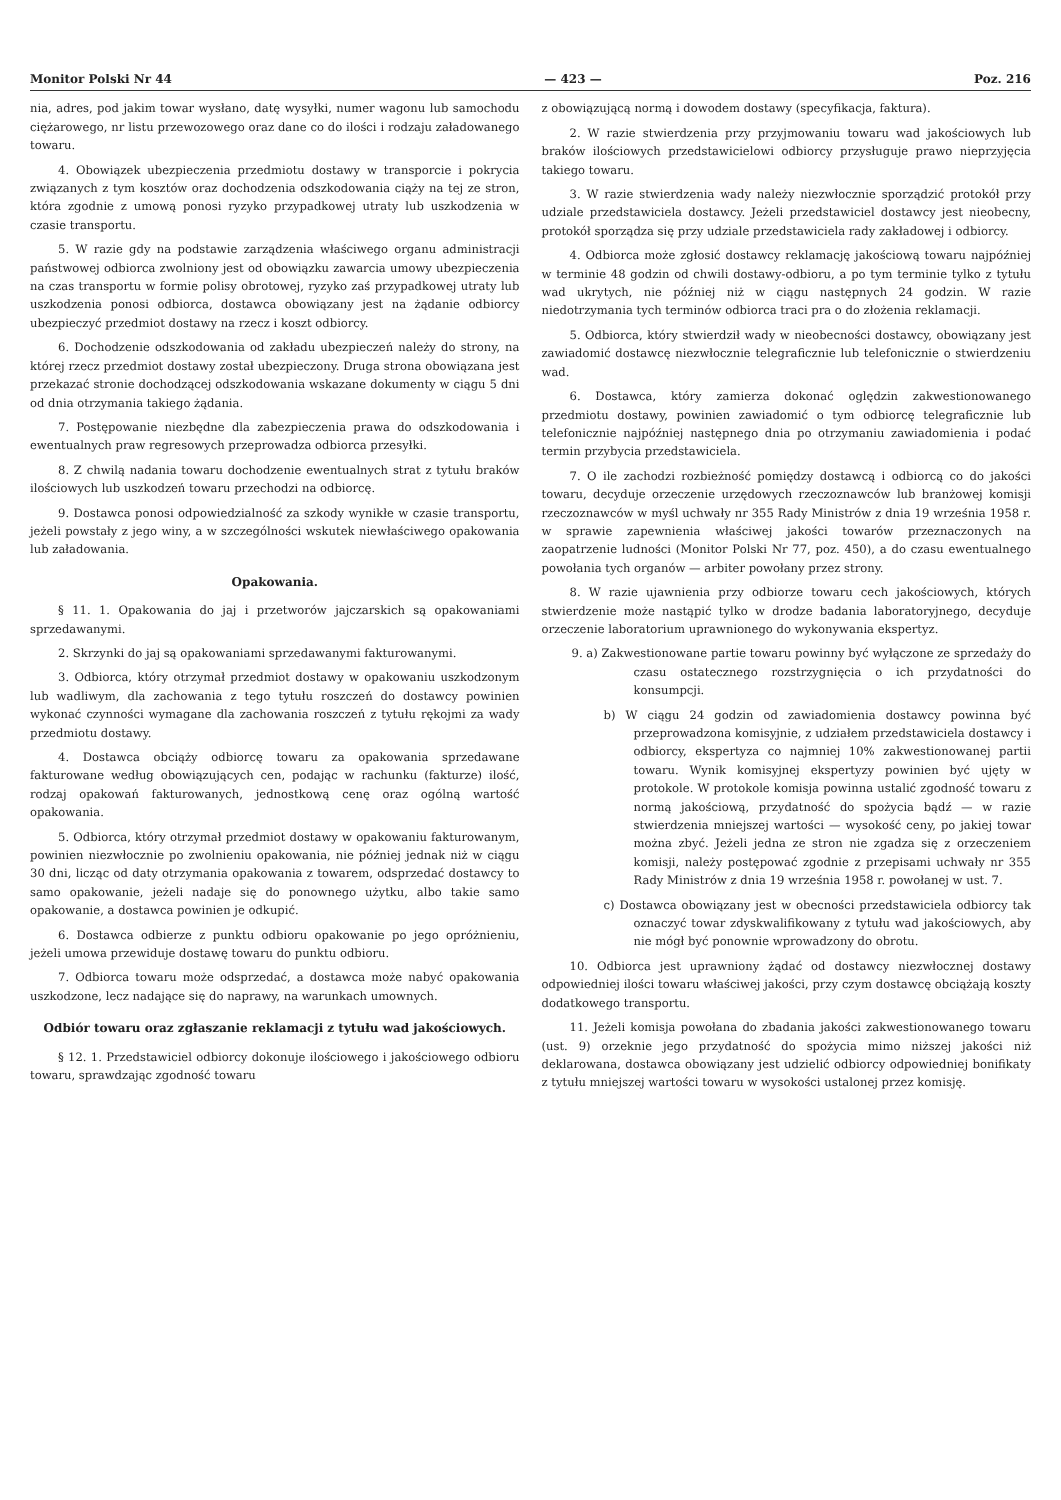Monitor Polski Nr 44 — 423 — Poz. 216
nia, adres, pod jakim towar wysłano, datę wysyłki, numer wagonu lub samochodu ciężarowego, nr listu przewozowego oraz dane co do ilości i rodzaju załadowanego towaru.
4. Obowiązek ubezpieczenia przedmiotu dostawy w transporcie i pokrycia związanych z tym kosztów oraz dochodzenia odszkodowania ciąży na tej ze stron, która zgodnie z umową ponosi ryzyko przypadkowej utraty lub uszkodzenia w czasie transportu.
5. W razie gdy na podstawie zarządzenia właściwego organu administracji państwowej odbiorca zwolniony jest od obowiązku zawarcia umowy ubezpieczenia na czas transportu w formie polisy obrotowej, ryzyko zaś przypadkowej utraty lub uszkodzenia ponosi odbiorca, dostawca obowiązany jest na żądanie odbiorcy ubezpieczyć przedmiot dostawy na rzecz i koszt odbiorcy.
6. Dochodzenie odszkodowania od zakładu ubezpieczeń należy do strony, na której rzecz przedmiot dostawy został ubezpieczony. Druga strona obowiązana jest przekazać stronie dochodzącej odszkodowania wskazane dokumenty w ciągu 5 dni od dnia otrzymania takiego żądania.
7. Postępowanie niezbędne dla zabezpieczenia prawa do odszkodowania i ewentualnych praw regresowych przeprowadza odbiorca przesyłki.
8. Z chwilą nadania towaru dochodzenie ewentualnych strat z tytułu braków ilościowych lub uszkodzeń towaru przechodzi na odbiorcę.
9. Dostawca ponosi odpowiedzialność za szkody wynikłe w czasie transportu, jeżeli powstały z jego winy, a w szczególności wskutek niewłaściwego opakowania lub załadowania.
Opakowania.
§ 11. 1. Opakowania do jaj i przetworów jajczarskich są opakowaniami sprzedawanymi.
2. Skrzynki do jaj są opakowaniami sprzedawanymi fakturowanymi.
3. Odbiorca, który otrzymał przedmiot dostawy w opakowaniu uszkodzonym lub wadliwym, dla zachowania z tego tytułu roszczeń do dostawcy powinien wykonać czynności wymagane dla zachowania roszczeń z tytułu rękojmi za wady przedmiotu dostawy.
4. Dostawca obciąży odbiorcę towaru za opakowania sprzedawane fakturowane według obowiązujących cen, podając w rachunku (fakturze) ilość, rodzaj opakowań fakturowanych, jednostkową cenę oraz ogólną wartość opakowania.
5. Odbiorca, który otrzymał przedmiot dostawy w opakowaniu fakturowanym, powinien niezwłocznie po zwolnieniu opakowania, nie później jednak niż w ciągu 30 dni, licząc od daty otrzymania opakowania z towarem, odsprzedać dostawcy to samo opakowanie, jeżeli nadaje się do ponownego użytku, albo takie samo opakowanie, a dostawca powinien je odkupić.
6. Dostawca odbierze z punktu odbioru opakowanie po jego opróżnieniu, jeżeli umowa przewiduje dostawę towaru do punktu odbioru.
7. Odbiorca towaru może odsprzedać, a dostawca może nabyć opakowania uszkodzone, lecz nadające się do naprawy, na warunkach umownych.
Odbiór towaru oraz zgłaszanie reklamacji z tytułu wad jakościowych.
§ 12. 1. Przedstawiciel odbiorcy dokonuje ilościowego i jakościowego odbioru towaru, sprawdzając zgodność towaru
z obowiązującą normą i dowodem dostawy (specyfikacja, faktura).
2. W razie stwierdzenia przy przyjmowaniu towaru wad jakościowych lub braków ilościowych przedstawicielowi odbiorcy przysługuje prawo nieprzyjęcia takiego towaru.
3. W razie stwierdzenia wady należy niezwłocznie sporządzić protokół przy udziale przedstawiciela dostawcy. Jeżeli przedstawiciel dostawcy jest nieobecny, protokół sporządza się przy udziale przedstawiciela rady zakładowej i odbiorcy.
4. Odbiorca może zgłosić dostawcy reklamację jakościową towaru najpóźniej w terminie 48 godzin od chwili dostawy-odbioru, a po tym terminie tylko z tytułu wad ukrytych, nie później niż w ciągu następnych 24 godzin. W razie niedotrzymania tych terminów odbiorca traci pra o do złożenia reklamacji.
5. Odbiorca, który stwierdził wady w nieobecności dostawcy, obowiązany jest zawiadomić dostawcę niezwłocznie telegraficznie lub telefonicznie o stwierdzeniu wad.
6. Dostawca, który zamierza dokonać oględzin zakwestionowanego przedmiotu dostawy, powinien zawiadomić o tym odbiorcę telegraficznie lub telefonicznie najpóźniej następnego dnia po otrzymaniu zawiadomienia i podać termin przybycia przedstawiciela.
7. O ile zachodzi rozbieżność pomiędzy dostawcą i odbiorcą co do jakości towaru, decyduje orzeczenie urzędowych rzeczoznawców lub branżowej komisji rzeczoznawców w myśl uchwały nr 355 Rady Ministrów z dnia 19 września 1958 r. w sprawie zapewnienia właściwej jakości towarów przeznaczonych na zaopatrzenie ludności (Monitor Polski Nr 77, poz. 450), a do czasu ewentualnego powołania tych organów — arbiter powołany przez strony.
8. W razie ujawnienia przy odbiorze towaru cech jakościowych, których stwierdzenie może nastąpić tylko w drodze badania laboratoryjnego, decyduje orzeczenie laboratorium uprawnionego do wykonywania ekspertyz.
9. a) Zakwestionowane partie towaru powinny być wyłączone ze sprzedaży do czasu ostatecznego rozstrzygnięcia o ich przydatności do konsumpcji.
b) W ciągu 24 godzin od zawiadomienia dostawcy powinna być przeprowadzona komisyjnie, z udziałem przedstawiciela dostawcy i odbiorcy, ekspertyza co najmniej 10% zakwestionowanej partii towaru. Wynik komisyjnej ekspertyzy powinien być ujęty w protokole. W protokole komisja powinna ustalić zgodność towaru z normą jakościową, przydatność do spożycia bądź — w razie stwierdzenia mniejszej wartości — wysokość ceny, po jakiej towar można zbyć. Jeżeli jedna ze stron nie zgadza się z orzeczeniem komisji, należy postępować zgodnie z przepisami uchwały nr 355 Rady Ministrów z dnia 19 września 1958 r. powołanej w ust. 7.
c) Dostawca obowiązany jest w obecności przedstawiciela odbiorcy tak oznaczyć towar zdyskwalifikowany z tytułu wad jakościowych, aby nie mógł być ponownie wprowadzony do obrotu.
10. Odbiorca jest uprawniony żądać od dostawcy niezwłocznej dostawy odpowiedniej ilości towaru właściwej jakości, przy czym dostawcę obciążają koszty dodatkowego transportu.
11. Jeżeli komisja powołana do zbadania jakości zakwestionowanego towaru (ust. 9) orzeknie jego przydatność do spożycia mimo niższej jakości niż deklarowana, dostawca obowiązany jest udzielić odbiorcy odpowiedniej bonifikaty z tytułu mniejszej wartości towaru w wysokości ustalonej przez komisję.